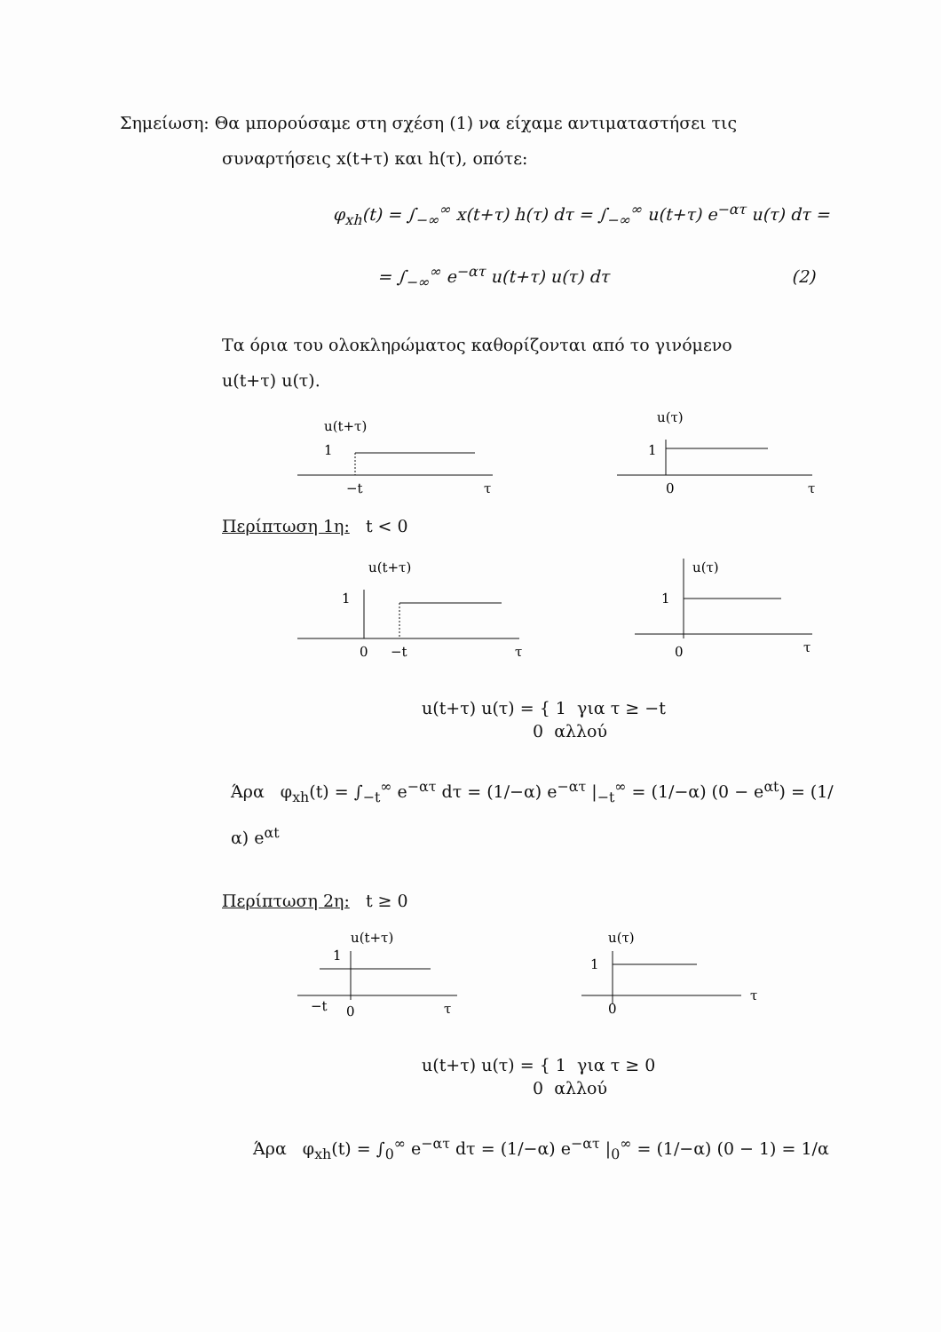Σημείωση: Θα μπορούσαμε στη σχέση (1) να είχαμε αντιματαστήσει τις
συναρτήσεις x(t+τ) και h(τ), οπότε:
φ<sub>xh</sub>(t) = ∫<sub>−∞</sub><sup>∞</sup> x(t+τ) h(τ) dτ = ∫<sub>−∞</sub><sup>∞</sup> u(t+τ) e<sup>−ατ</sup> u(τ) dτ =
= ∫<sub>−∞</sub><sup>∞</sup> e<sup>−ατ</sup> u(t+τ) u(τ) dτ (2)
Τα όρια του ολοκληρώματος καθορίζονται από το γινόμενο
u(t+τ) u(τ).
u(t+τ)
1
−t
τ
u(τ)
1
0
τ
Περίπτωση 1η: t < 0
u(t+τ)
1
0
−t
τ
u(τ)
1
0
τ
u(t+τ) u(τ) = { 1 για τ ≥ −t
0 αλλού
Άρα φ<sub>xh</sub>(t) = ∫<sub>−t</sub><sup>∞</sup> e<sup>−ατ</sup> dτ = (1/−α) e<sup>−ατ</sup> |<sub>−t</sub><sup>∞</sup> = (1/−α) (0 − e<sup>αt</sup>) = (1/α) e<sup>αt</sup>
Περίπτωση 2η: t ≥ 0
u(t+τ)
1
−t
0
τ
u(τ)
1
0
τ
u(t+τ) u(τ) = { 1 για τ ≥ 0
0 αλλού
Άρα φ<sub>xh</sub>(t) = ∫<sub>0</sub><sup>∞</sup> e<sup>−ατ</sup> dτ = (1/−α) e<sup>−ατ</sup> |<sub>0</sub><sup>∞</sup> = (1/−α) (0 − 1) = 1/α